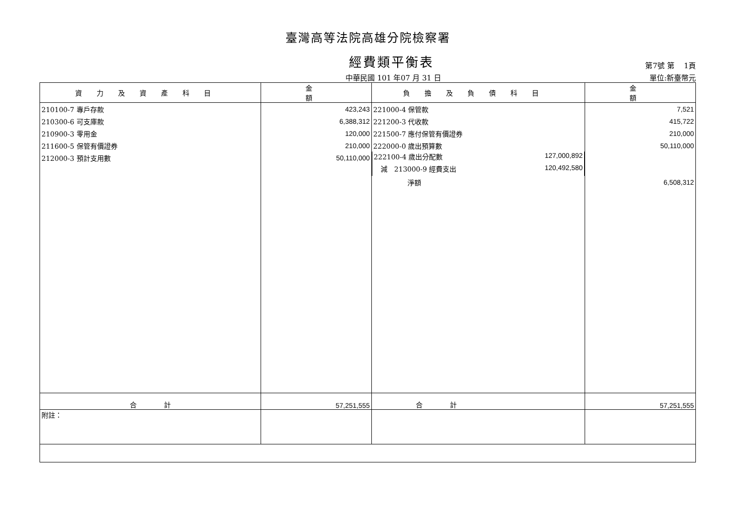臺灣高等法院高雄分院檢察署
經費類平衡表
第7號 第　 1頁
中華民國 101 年07 月 31 日 單位:新臺幣元
| 資力及資產科目 | 金 額 | 負擔及負債科目 | 金 額 |
| --- | --- | --- | --- |
| 210100-7 專戶存款 | 423,243 | 221000-4 保管款 | 7,521 |
| 210300-6 可支庫款 | 6,388,312 | 221200-3 代收款 | 415,722 |
| 210900-3 零用金 | 120,000 | 221500-7 應付保管有價證券 | 210,000 |
| 211600-5 保管有價證券 | 210,000 | 222000-0 歲出預算數 | 50,110,000 |
| 212000-3 預計支用數 | 50,110,000 | 222100-4 歲出分配數 127,000,892 | |
| | | 減 213000-9 經費支出 120,492,580 | |
| | | 淨額 | 6,508,312 |
| 合 計 | 57,251,555 | 合 計 | 57,251,555 |
| 附註： | | | |